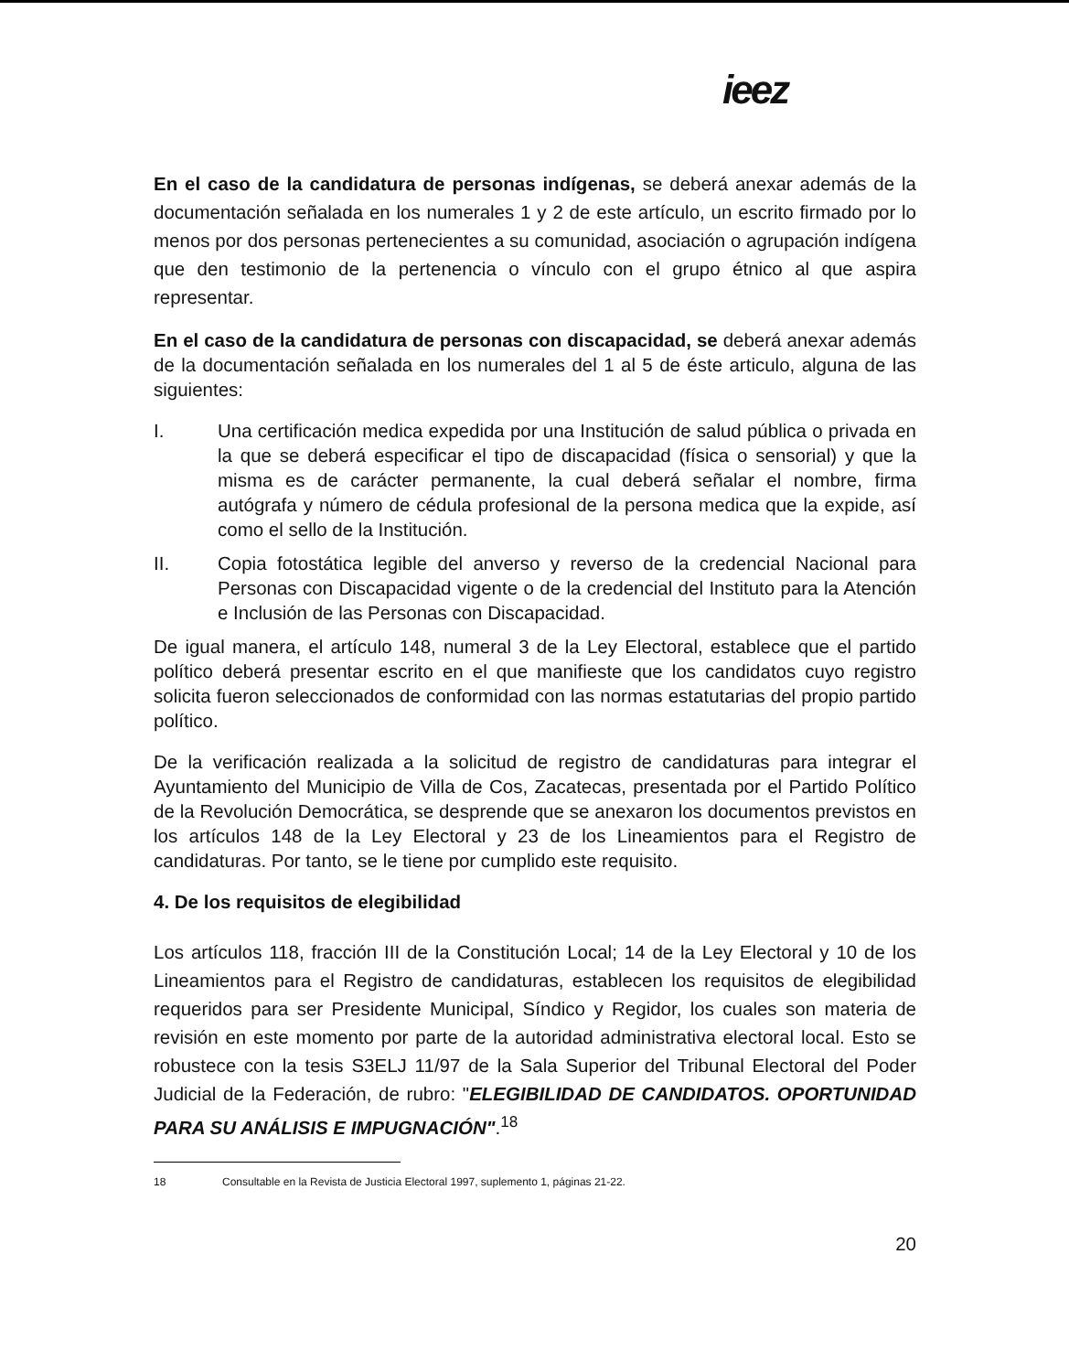ieez
En el caso de la candidatura de personas indígenas, se deberá anexar además de la documentación señalada en los numerales 1 y 2 de este artículo, un escrito firmado por lo menos por dos personas pertenecientes a su comunidad, asociación o agrupación indígena que den testimonio de la pertenencia o vínculo con el grupo étnico al que aspira representar.
En el caso de la candidatura de personas con discapacidad, se deberá anexar además de la documentación señalada en los numerales del 1 al 5 de éste articulo, alguna de las siguientes:
I. Una certificación medica expedida por una Institución de salud pública o privada en la que se deberá especificar el tipo de discapacidad (física o sensorial) y que la misma es de carácter permanente, la cual deberá señalar el nombre, firma autógrafa y número de cédula profesional de la persona medica que la expide, así como el sello de la Institución.
II. Copia fotostática legible del anverso y reverso de la credencial Nacional para Personas con Discapacidad vigente o de la credencial del Instituto para la Atención e Inclusión de las Personas con Discapacidad.
De igual manera, el artículo 148, numeral 3 de la Ley Electoral, establece que el partido político deberá presentar escrito en el que manifieste que los candidatos cuyo registro solicita fueron seleccionados de conformidad con las normas estatutarias del propio partido político.
De la verificación realizada a la solicitud de registro de candidaturas para integrar el Ayuntamiento del Municipio de Villa de Cos, Zacatecas, presentada por el Partido Político de la Revolución Democrática, se desprende que se anexaron los documentos previstos en los artículos 148 de la Ley Electoral y 23 de los Lineamientos para el Registro de candidaturas. Por tanto, se le tiene por cumplido este requisito.
4. De los requisitos de elegibilidad
Los artículos 118, fracción III de la Constitución Local; 14 de la Ley Electoral y 10 de los Lineamientos para el Registro de candidaturas, establecen los requisitos de elegibilidad requeridos para ser Presidente Municipal, Síndico y Regidor, los cuales son materia de revisión en este momento por parte de la autoridad administrativa electoral local. Esto se robustece con la tesis S3ELJ 11/97 de la Sala Superior del Tribunal Electoral del Poder Judicial de la Federación, de rubro: "ELEGIBILIDAD DE CANDIDATOS. OPORTUNIDAD PARA SU ANÁLISIS E IMPUGNACIÓN".<sup>18</sup>
18 Consultable en la Revista de Justicia Electoral 1997, suplemento 1, páginas 21-22.
20